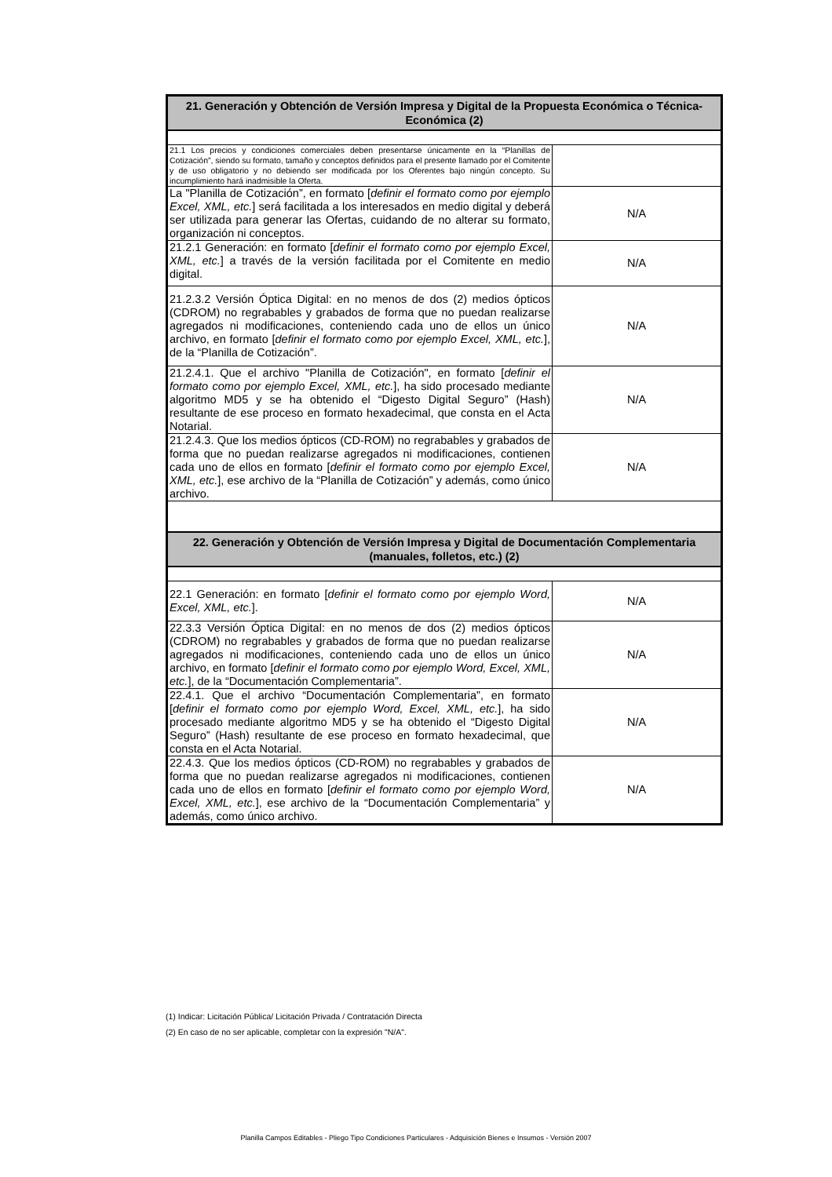| 21. Generación y Obtención de Versión Impresa y Digital de la Propuesta Económica o Técnica-Económica (2) | |
| --- | --- |
| 21.1 Los precios y condiciones comerciales deben presentarse únicamente en la “Planillas de Cotización”, siendo su formato, tamaño y conceptos definidos para el presente llamado por el Comitente y de uso obligatorio y no debiendo ser modificada por los Oferentes bajo ningún concepto. Su incumplimiento hará inadmisible la Oferta. | |
| La "Planilla de Cotización”, en formato [ definir el formato como por ejemplo Excel, XML, etc. ] será facilitada a los interesados en medio digital y deberá ser utilizada para generar las Ofertas, cuidando de no alterar su formato, organización ni conceptos. | N/A |
| 21.2.1 Generación: en formato [ definir el formato como por ejemplo Excel, XML, etc. ] a través de la versión facilitada por el Comitente en medio digital. | N/A |
| 21.2.3.2 Versión Óptica Digital: en no menos de dos (2) medios ópticos (CDROM) no regrabables y grabados de forma que no puedan realizarse agregados ni modificaciones, conteniendo cada uno de ellos un único archivo, en formato [ definir el formato como por ejemplo Excel, XML, etc. ], de la “Planilla de Cotización”. | N/A |
| 21.2.4.1. Que el archivo "Planilla de Cotización", en formato [ definir el formato como por ejemplo Excel, XML, etc. ], ha sido procesado mediante algoritmo MD5 y se ha obtenido el “Digesto Digital Seguro” (Hash) resultante de ese proceso en formato hexadecimal, que consta en el Acta Notarial. | N/A |
| 21.2.4.3. Que los medios ópticos (CD-ROM) no regrabables y grabados de forma que no puedan realizarse agregados ni modificaciones, contienen cada uno de ellos en formato [ definir el formato como por ejemplo Excel, XML, etc. ], ese archivo de la “Planilla de Cotización” y además, como único archivo. | N/A |
| 22. Generación y Obtención de Versión Impresa y Digital de Documentación Complementaria (manuales, folletos, etc.) (2) | |
| 22.1 Generación: en formato [ definir el formato como por ejemplo Word, Excel, XML, etc. ]. | N/A |
| 22.3.3 Versión Óptica Digital: en no menos de dos (2) medios ópticos (CDROM) no regrabables y grabados de forma que no puedan realizarse agregados ni modificaciones, conteniendo cada uno de ellos un único archivo, en formato [ definir el formato como por ejemplo Word, Excel, XML, etc. ], de la “Documentación Complementaria”. | N/A |
| 22.4.1. Que el archivo “Documentación Complementaria”, en formato [ definir el formato como por ejemplo Word, Excel, XML, etc. ], ha sido procesado mediante algoritmo MD5 y se ha obtenido el “Digesto Digital Seguro” (Hash) resultante de ese proceso en formato hexadecimal, que consta en el Acta Notarial. | N/A |
| 22.4.3. Que los medios ópticos (CD-ROM) no regrabables y grabados de forma que no puedan realizarse agregados ni modificaciones, contienen cada uno de ellos en formato [ definir el formato como por ejemplo Word, Excel, XML, etc. ], ese archivo de la “Documentación Complementaria” y además, como único archivo. | N/A |
(1) Indicar: Licitación Pública/ Licitación Privada / Contratación Directa
(2) En caso de no ser aplicable, completar con la expresión "N/A".
Planilla Campos Editables - Pliego Tipo Condiciones Particulares - Adquisición Bienes e Insumos - Versión 2007